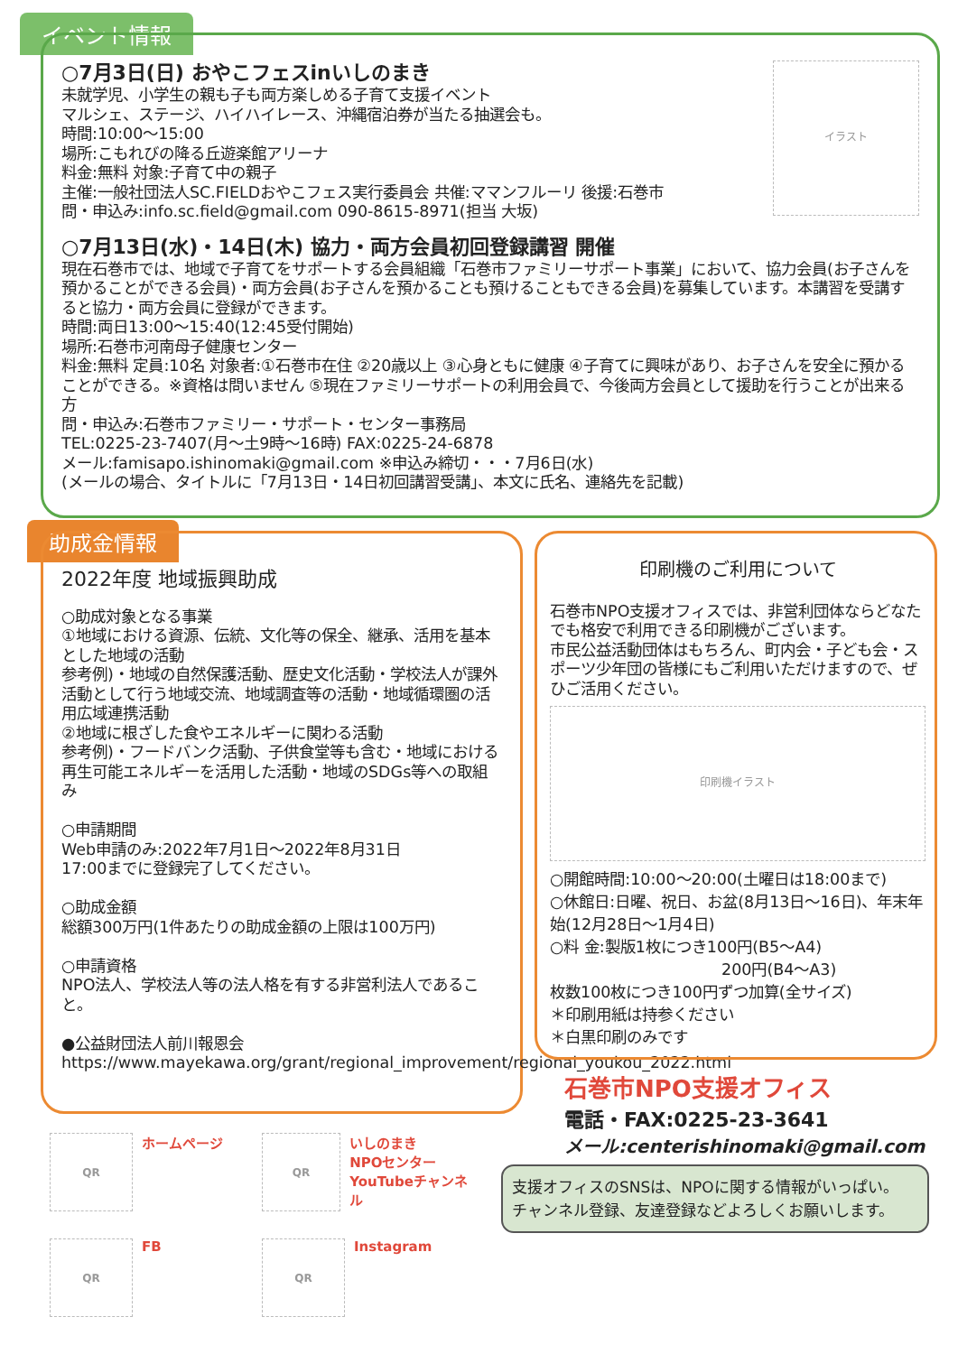イベント情報
○7月3日(日) おやこフェスinいしのまき
未就学児、小学生の親も子も両方楽しめる子育て支援イベント
マルシェ、ステージ、ハイハイレース、沖縄宿泊券が当たる抽選会も。
時間:10:00～15:00
場所:こもれびの降る丘遊楽館アリーナ
料金:無料 対象:子育て中の親子
主催:一般社団法人SC.FIELDおやこフェス実行委員会 共催:ママンフルーリ 後援:石巻市
問・申込み:info.sc.field@gmail.com 090-8615-8971(担当 大坂)
イラスト
○7月13日(水)・14日(木) 協力・両方会員初回登録講習 開催
現在石巻市では、地域で子育てをサポートする会員組織「石巻市ファミリーサポート事業」において、協力会員(お子さんを預かることができる会員)・両方会員(お子さんを預かることも預けることもできる会員)を募集しています。本講習を受講すると協力・両方会員に登録ができます。
時間:両日13:00～15:40(12:45受付開始)
場所:石巻市河南母子健康センター
料金:無料 定員:10名 対象者:①石巻市在住 ②20歳以上 ③心身ともに健康 ④子育てに興味があり、お子さんを安全に預かることができる。※資格は問いません ⑤現在ファミリーサポートの利用会員で、今後両方会員として援助を行うことが出来る方
問・申込み:石巻市ファミリー・サポート・センター事務局
TEL:0225-23-7407(月～土9時～16時) FAX:0225-24-6878
メール:famisapo.ishinomaki@gmail.com ※申込み締切・・・7月6日(水)
(メールの場合、タイトルに「7月13日・14日初回講習受講」、本文に氏名、連絡先を記載)
助成金情報
2022年度 地域振興助成
○助成対象となる事業
①地域における資源、伝統、文化等の保全、継承、活用を基本とした地域の活動
参考例)・地域の自然保護活動、歴史文化活動・学校法人が課外活動として行う地域交流、地域調査等の活動・地域循環圏の活用広域連携活動
②地域に根ざした食やエネルギーに関わる活動
参考例)・フードバンク活動、子供食堂等も含む・地域における再生可能エネルギーを活用した活動・地域のSDGs等への取組み
○申請期間
Web申請のみ:2022年7月1日～2022年8月31日
17:00までに登録完了してください。
○助成金額
総額300万円(1件あたりの助成金額の上限は100万円)
○申請資格
NPO法人、学校法人等の法人格を有する非営利法人であること。
●公益財団法人前川報恩会
https://www.mayekawa.org/grant/regional_improvement/regional_youkou_2022.html
印刷機のご利用について
石巻市NPO支援オフィスでは、非営利団体ならどなたでも格安で利用できる印刷機がございます。
市民公益活動団体はもちろん、町内会・子ども会・スポーツ少年団の皆様にもご利用いただけますので、ぜひご活用ください。
印刷機イラスト
○開館時間:10:00～20:00(土曜日は18:00まで)
○休館日:日曜、祝日、お盆(8月13日～16日)、年末年始(12月28日～1月4日)
○料 金:製版1枚につき100円(B5～A4)
200円(B4～A3)
枚数100枚につき100円ずつ加算(全サイズ)
＊印刷用紙は持参ください
＊白黒印刷のみです
石巻市NPO支援オフィス
電話・FAX:0225-23-3641
メール:centerishinomaki@gmail.com
支援オフィスのSNSは、NPOに関する情報がいっぱい。
チャンネル登録、友達登録などよろしくお願いします。
QR
ホームページ
QR
いしのまき
NPOセンター
YouTubeチャンネル
QR
FB
QR
Instagram